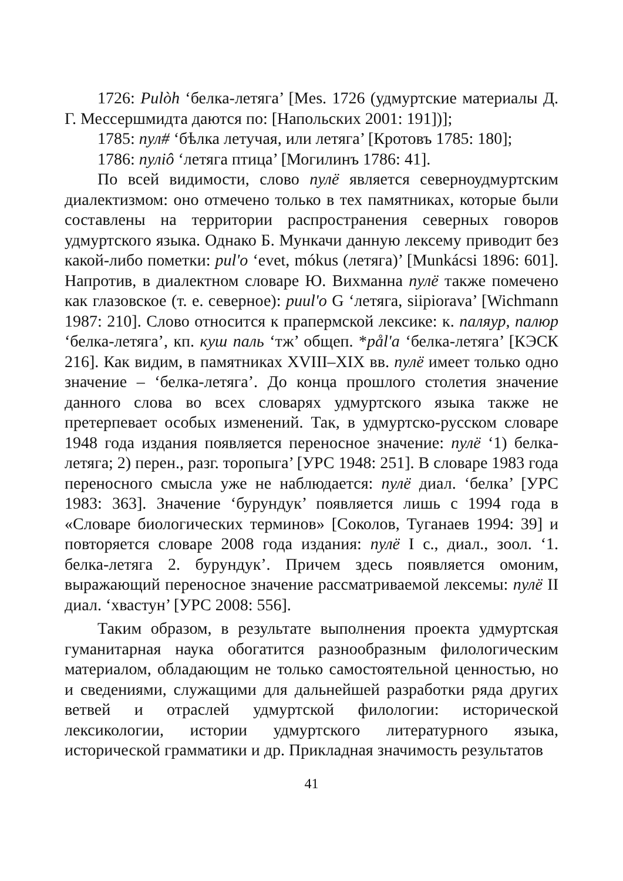1726: Pulòh ‘белка-летяга’ [Mes. 1726 (удмуртские материалы Д. Г. Мессершмидта даются по: [Напольских 2001: 191])];
1785: пул# ‘бѣлка летучая, или летяга’ [Кротовъ 1785: 180];
1786: пуліô ‘летяга птица’ [Могилинъ 1786: 41].
По всей видимости, слово пулё является северноудмуртским диалектизмом: оно отмечено только в тех памятниках, которые были составлены на территории распространения северных говоров удмуртского языка. Однако Б. Мункачи данную лексему приводит без какой-либо пометки: pul'o ‘evet, mókus (летяга)’ [Munkácsi 1896: 601]. Напротив, в диалектном словаре Ю. Вихманна пулё также помечено как глазовское (т. е. северное): puul'o G ‘летяга, siipiorava’ [Wichmann 1987: 210]. Слово относится к прапермской лексике: к. паляур, палюр ‘белка-летяга’, кп. куш паль ‘тж’ общеп. *pål'a ‘белка-летяга’ [КЭСК 216]. Как видим, в памятниках XVIII–XIX вв. пулё имеет только одно значение – ‘белка-летяга’. До конца прошлого столетия значение данного слова во всех словарях удмуртского языка также не претерпевает особых изменений. Так, в удмуртско-русском словаре 1948 года издания появляется переносное значение: пулё ‘1) белка-летяга; 2) перен., разг. торопыга’ [УРС 1948: 251]. В словаре 1983 года переносного смысла уже не наблюдается: пулё диал. ‘белка’ [УРС 1983: 363]. Значение ‘бурундук’ появляется лишь с 1994 года в «Словаре биологических терминов» [Соколов, Туганаев 1994: 39] и повторяется словаре 2008 года издания: пулё I с., диал., зоол. ‘1. белка-летяга 2. бурундук’. Причем здесь появляется омоним, выражающий переносное значение рассматриваемой лексемы: пулё II диал. ‘хвастун’ [УРС 2008: 556].
Таким образом, в результате выполнения проекта удмуртская гуманитарная наука обогатится разнообразным филологическим материалом, обладающим не только самостоятельной ценностью, но и сведениями, служащими для дальнейшей разработки ряда других ветвей и отраслей удмуртской филологии: исторической лексикологии, истории удмуртского литературного языка, исторической грамматики и др. Прикладная значимость результатов
41